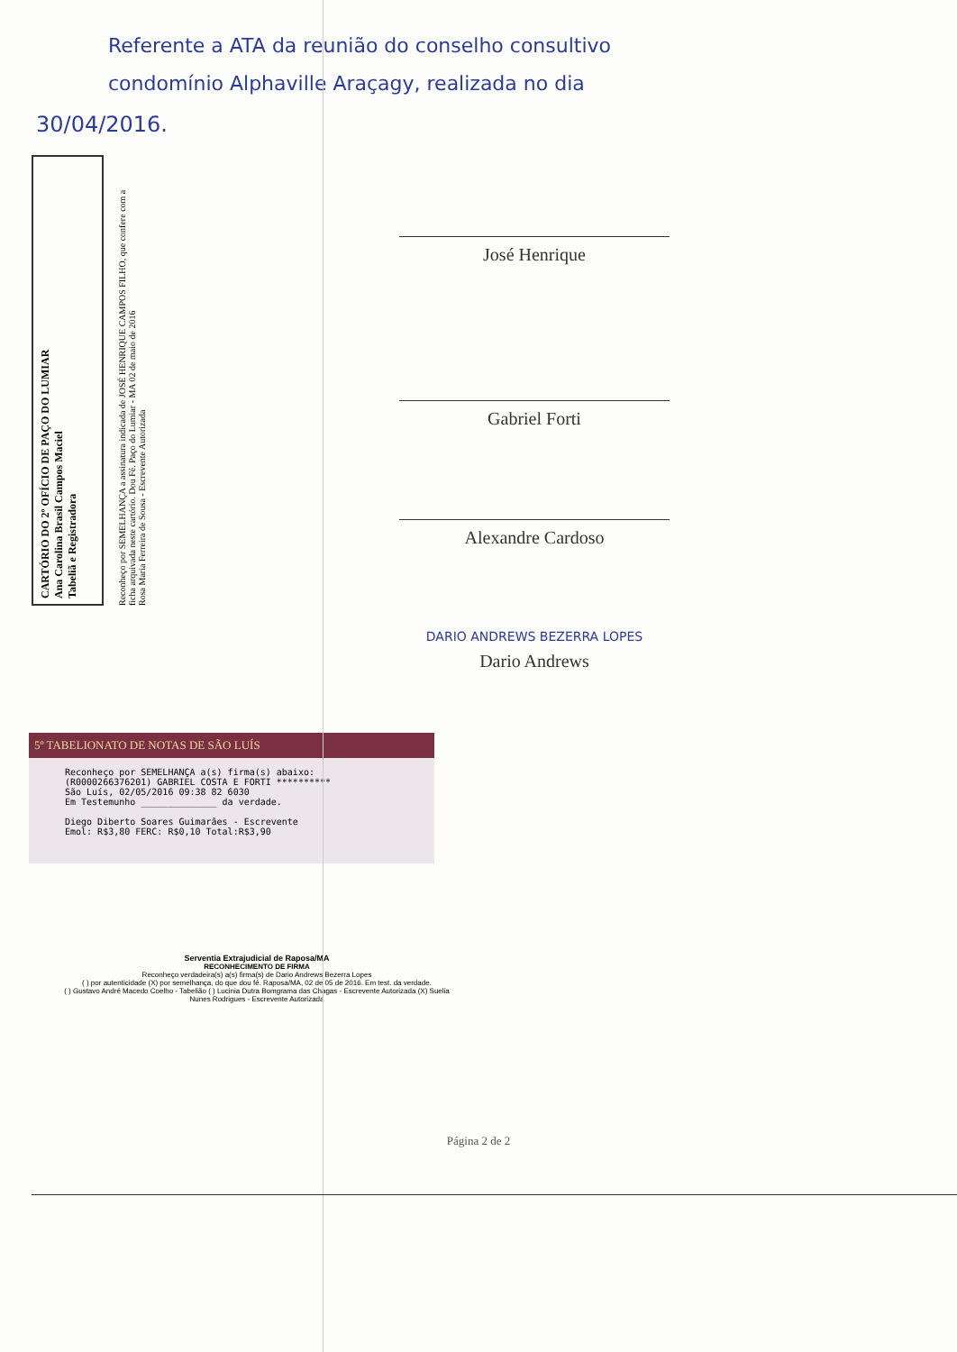Referente a ATA da reunião do conselho consultivo
condomínio Alphaville Araçagy, realizada no dia
30/04/2016.
CARTÓRIO DO 2º OFÍCIO DE PAÇO DO LUMIAR
Ana Carolina Brasil Campos Maciel
Tabeliã e Registradora
Reconheço por SEMELHANÇA a assinatura indicada de JOSÉ HENRIQUE CAMPOS FILHO, que confere com a ficha arquivada neste cartório. Dou Fé. Paço do Lumiar - MA 02 de maio de 2016
Rosa Maria Ferreira de Sousa - Escrevente Autorizada
José Henrique
Gabriel Forti
Alexandre Cardoso
DARIO ANDREWS BEZERRA LOPES
Dario Andrews
5º TABELIONATO DE NOTAS DE SÃO LUÍS
Reconheço por SEMELHANÇA a(s) firma(s) abaixo:
(R0000266376201) GABRIEL COSTA E FORTI **********
São Luís, 02/05/2016 09:38 82 6030
Em Testemunho ______________ da verdade.
Diego Diberto Soares Guimarães - Escrevente
Emol: R$3,80 FERC: R$0,10 Total:R$3,90
Serventia Extrajudicial de Raposa/MA
RECONHECIMENTO DE FIRMA
Reconheço verdadeira(s) a(s) firma(s) de Dario Andrews Bezerra Lopes
( ) por autenticidade (X) por semelhança, do que dou fé. Raposa/MA, 02 de 05 de 2016. Em test. da verdade.
( ) Gustavo André Macedo Coelho - Tabelião ( ) Lucinia Dutra Bomgrama das Chagas - Escrevente Autorizada (X) Suelia Nunes Rodrigues - Escrevente Autorizada
Página 2 de 2